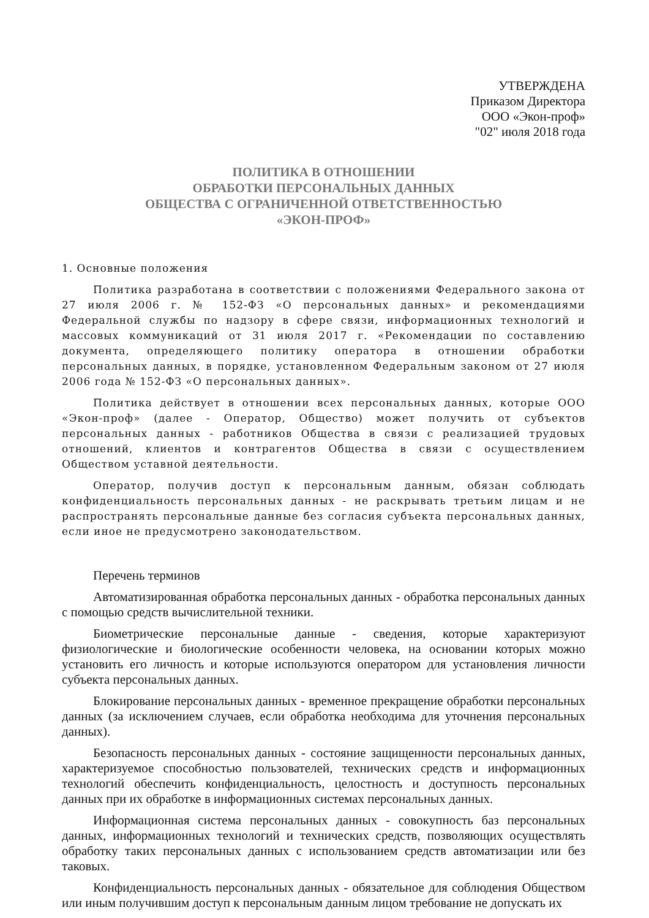УТВЕРЖДЕНА
Приказом Директора
ООО «Экон-проф»
"02" июля 2018 года
ПОЛИТИКА В ОТНОШЕНИИ
ОБРАБОТКИ ПЕРСОНАЛЬНЫХ ДАННЫХ
ОБЩЕСТВА С ОГРАНИЧЕННОЙ ОТВЕТСТВЕННОСТЬЮ
«ЭКОН-ПРОФ»
1. Основные положения
Политика разработана в соответствии с положениями Федерального закона от 27 июля 2006 г. № 152-ФЗ «О персональных данных» и рекомендациями Федеральной службы по надзору в сфере связи, информационных технологий и массовых коммуникаций от 31 июля 2017 г. «Рекомендации по составлению документа, определяющего политику оператора в отношении обработки персональных данных, в порядке, установленном Федеральным законом от 27 июля 2006 года № 152-ФЗ «О персональных данных».
Политика действует в отношении всех персональных данных, которые ООО «Экон-проф» (далее - Оператор, Общество) может получить от субъектов персональных данных - работников Общества в связи с реализацией трудовых отношений, клиентов и контрагентов Общества в связи с осуществлением Обществом уставной деятельности.
Оператор, получив доступ к персональным данным, обязан соблюдать конфиденциальность персональных данных - не раскрывать третьим лицам и не распространять персональные данные без согласия субъекта персональных данных, если иное не предусмотрено законодательством.
Перечень терминов
Автоматизированная обработка персональных данных - обработка персональных данных с помощью средств вычислительной техники.
Биометрические персональные данные - сведения, которые характеризуют физиологические и биологические особенности человека, на основании которых можно установить его личность и которые используются оператором для установления личности субъекта персональных данных.
Блокирование персональных данных - временное прекращение обработки персональных данных (за исключением случаев, если обработка необходима для уточнения персональных данных).
Безопасность персональных данных - состояние защищенности персональных данных, характеризуемое способностью пользователей, технических средств и информационных технологий обеспечить конфиденциальность, целостность и доступность персональных данных при их обработке в информационных системах персональных данных.
Информационная система персональных данных - совокупность баз персональных данных, информационных технологий и технических средств, позволяющих осуществлять обработку таких персональных данных с использованием средств автоматизации или без таковых.
Конфиденциальность персональных данных - обязательное для соблюдения Обществом или иным получившим доступ к персональным данным лицом требование не допускать их